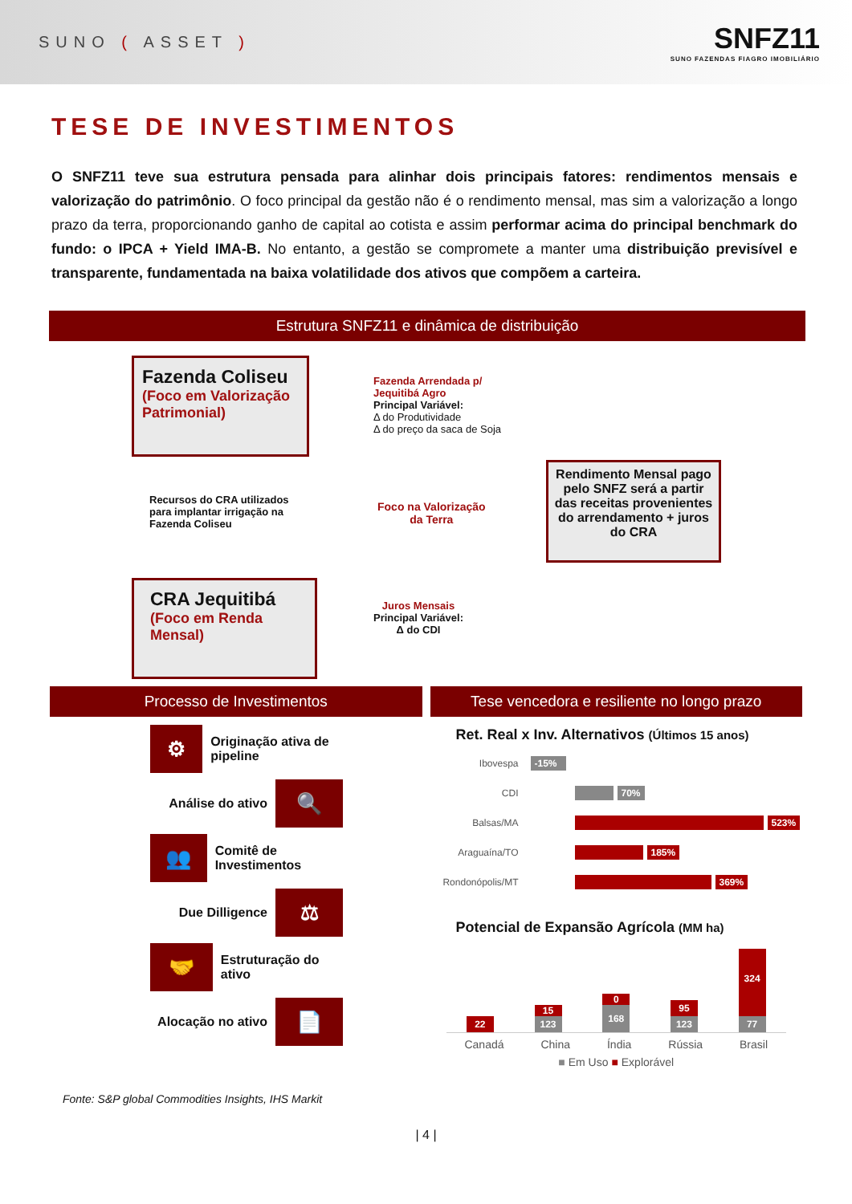SUNO ( ASSET )
SNFZ11
SUNO FAZENDAS FIAGRO IMOBILIÁRIO
TESE DE INVESTIMENTOS
O SNFZ11 teve sua estrutura pensada para alinhar dois principais fatores: rendimentos mensais e valorização do patrimônio. O foco principal da gestão não é o rendimento mensal, mas sim a valorização a longo prazo da terra, proporcionando ganho de capital ao cotista e assim performar acima do principal benchmark do fundo: o IPCA + Yield IMA-B. No entanto, a gestão se compromete a manter uma distribuição previsível e transparente, fundamentada na baixa volatilidade dos ativos que compõem a carteira.
Estrutura SNFZ11 e dinâmica de distribuição
Fazenda Coliseu
(Foco em Valorização Patrimonial)
Fazenda Arrendada p/
Jequitibá Agro
Principal Variável:
Δ do Produtividade
Δ do preço da saca de Soja
Recursos do CRA utilizados para implantar irrigação na Fazenda Coliseu
Foco na Valorização
da Terra
Rendimento Mensal pago pelo SNFZ será a partir das receitas provenientes do arrendamento + juros do CRA
CRA Jequitibá
(Foco em Renda Mensal)
Juros Mensais
Principal Variável:
Δ do CDI
Processo de Investimentos
⚙
Originação ativa de pipeline
Análise do ativo
🔍
👥
Comitê de Investimentos
Due Dilligence
⚖
🤝
Estruturação do ativo
Alocação no ativo
📄
Tese vencedora e resiliente no longo prazo
Ret. Real x Inv. Alternativos (Últimos 15 anos)
Ibovespa -15%
CDI 70%
Balsas/MA 523%
Araguaína/TO 185%
Rondonópolis/MT 369%
Potencial de Expansão Agrícola (MM ha)
22
15
123
0
168
95
123
324
77
Canadá China Índia Rússia Brasil
■ Em Uso ■ Explorável
Fonte: S&P global Commodities Insights, IHS Markit
| 4 |